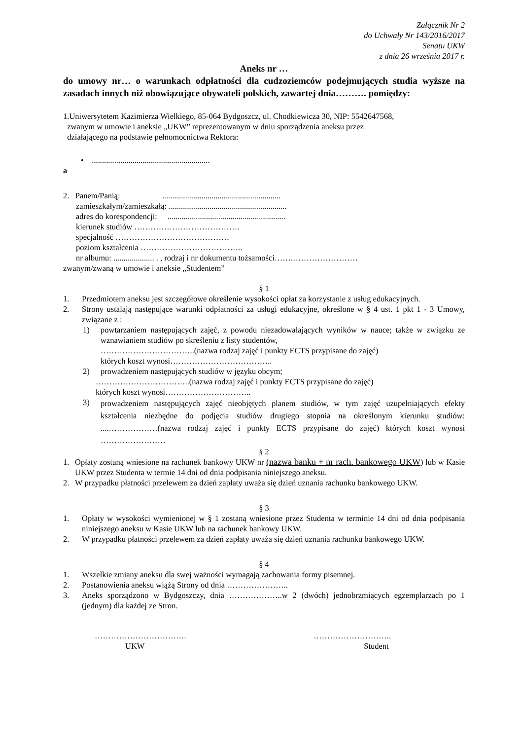Załącznik Nr 2
do Uchwały Nr 143/2016/2017
Senatu UKW
z dnia 26 września 2017 r.
Aneks nr …
do umowy nr… o warunkach odpłatności dla cudzoziemców podejmujących studia wyższe na zasadach innych niż obowiązujące obywateli polskich, zawartej dnia………. pomiędzy:
1.Uniwersytetem Kazimierza Wielkiego, 85-064 Bydgoszcz, ul. Chodkiewicza 30, NIP: 5542647568,
zwanym w umowie i aneksie „UKW” reprezentowanym w dniu sporządzenia aneksu przez
działającego na podstawie pełnomocnictwa Rektora:
• ..........................................................
a
2. Panem/Panią: ..........................................................
zamieszkałym/zamieszkałą: ..........................................................
adres do korespondencji: ..........................................................
kierunek studiów …………………………………
specjalność ……………………………………
poziom kształcenia ………………………………..
nr albumu: .................... . , rodzaj i nr dokumentu tożsamości…….……………………
zwanym/zwaną w umowie i aneksie „Studentem”
§ 1
1. Przedmiotem aneksu jest szczegółowe określenie wysokości opłat za korzystanie z usług edukacyjnych.
2. Strony ustalają następujące warunki odpłatności za usługi edukacyjne, określone w § 4 ust. 1 pkt 1 - 3 Umowy, związane z :
1) powtarzaniem następujących zajęć, z powodu niezadowalających wyników w nauce; także w związku ze wznawianiem studiów po skreśleniu z listy studentów,
……………………………..(nazwa rodzaj zajęć i punkty ECTS przypisane do zajęć)
których koszt wynosi………………………………..
2) prowadzeniem następujących studiów w języku obcym;
……………………………..(nazwa rodzaj zajęć i punkty ECTS przypisane do zajęć)
których koszt wynosi…………………………..
3)
prowadzeniem następujących zajęć nieobjętych planem studiów, w tym zajęć uzupełniających efekty kształcenia niezbędne do podjęcia studiów drugiego stopnia na określonym kierunku studiów: ....………………(nazwa rodzaj zajęć i punkty ECTS przypisane do zajęć) których koszt wynosi ……………………
§ 2
1. Opłaty zostaną wniesione na rachunek bankowy UKW nr (nazwa banku + nr rach. bankowego UKW) lub w Kasie UKW przez Studenta w termie 14 dni od dnia podpisania niniejszego aneksu.
2. W przypadku płatności przelewem za dzień zapłaty uważa się dzień uznania rachunku bankowego UKW.
§ 3
1. Opłaty w wysokości wymienionej w § 1 zostaną wniesione przez Studenta w terminie 14 dni od dnia podpisania niniejszego aneksu w Kasie UKW lub na rachunek bankowy UKW.
2. W przypadku płatności przelewem za dzień zapłaty uważa się dzień uznania rachunku bankowego UKW.
§ 4
1. Wszelkie zmiany aneksu dla swej ważności wymagają zachowania formy pisemnej.
2. Postanowienia aneksu wiążą Strony od dnia …………………..
3. Aneks sporządzono w Bydgoszczy, dnia ………………..w 2 (dwóch) jednobrzmiących egzemplarzach po 1 (jednym) dla każdej ze Stron.
…………………………….
UKW
………………………..
Student